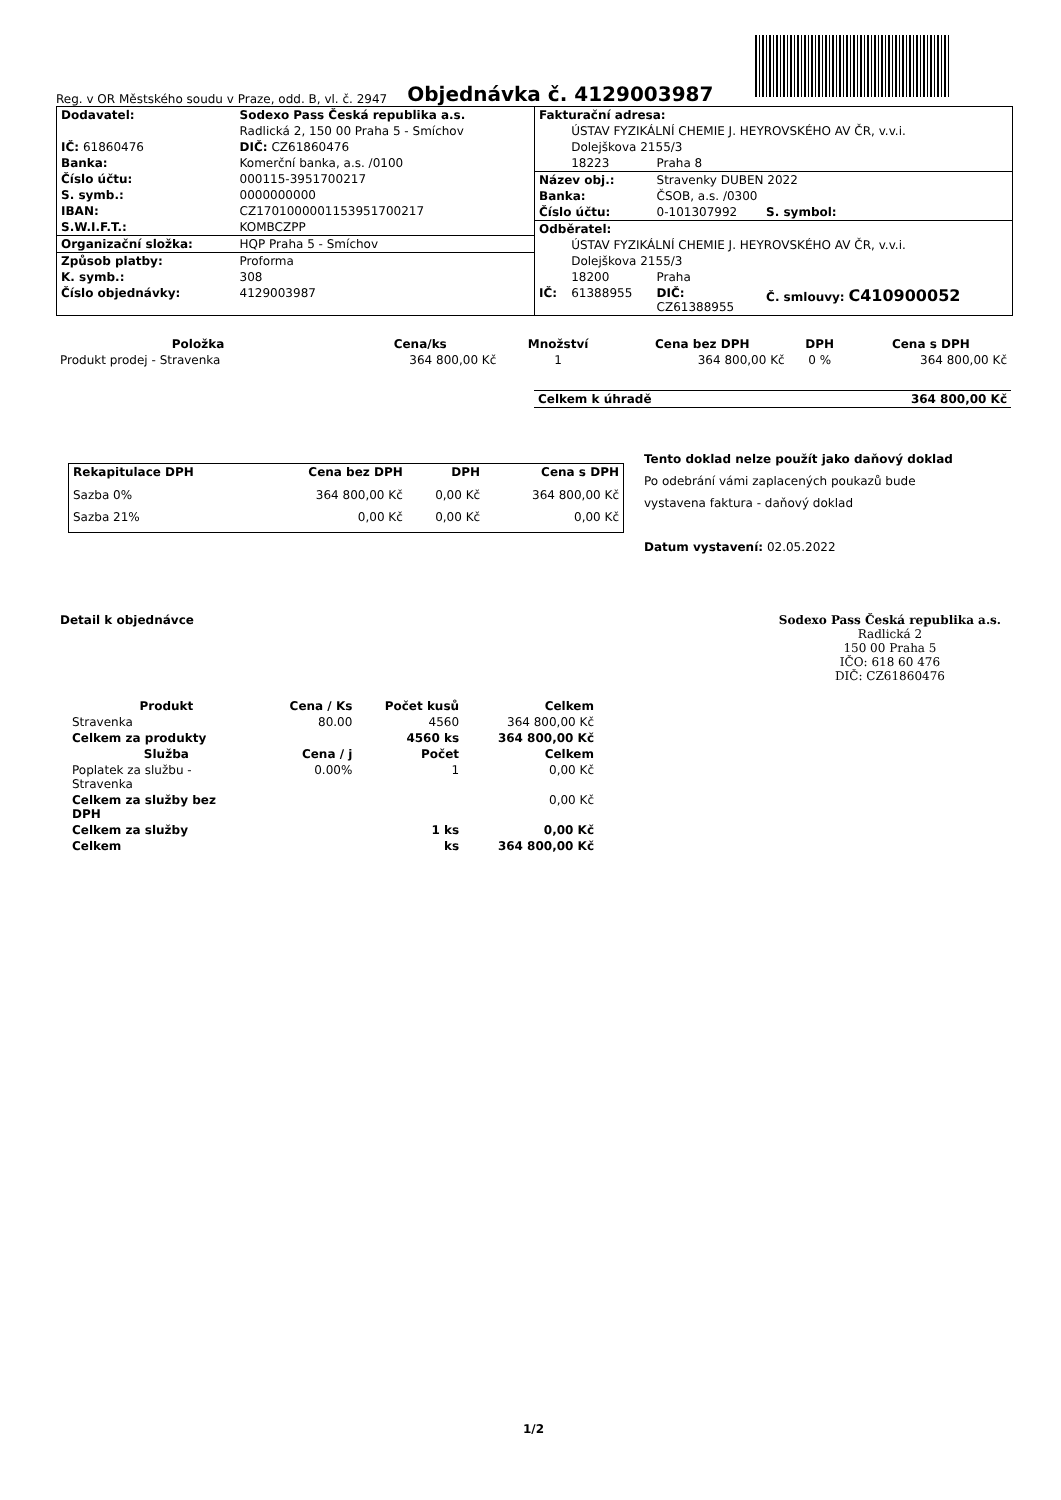Reg. v OR Městského soudu v Praze, odd. B, vl. č. 2947
Objednávka č. 4129003987
| Dodavatel: | Sodexo Pass Česká republika a.s. |
| | Radlická 2, 150 00 Praha 5 - Smíchov |
| IČ: 61860476 | DIČ: CZ61860476 |
| Banka: | Komerční banka, a.s. /0100 |
| Číslo účtu: | 000115-3951700217 |
| S. symb.: | 0000000000 |
| IBAN: | CZ1701000001153951700217 |
| S.W.I.F.T.: | KOMBCZPP |
| Organizační složka: | HQP Praha 5 - Smíchov |
| Způsob platby: | Proforma |
| K. symb.: | 308 |
| Číslo objednávky: | 4129003987 |
| Fakturační adresa: | | | |
| | ÚSTAV FYZIKÁLNÍ CHEMIE J. HEYROVSKÉHO AV ČR, v.v.i. | | |
| | Dolejškova 2155/3 | | |
| | 18223 | Praha 8 | |
| Název obj.: | | Stravenky DUBEN 2022 | |
| Banka: | | ČSOB, a.s. /0300 | |
| Číslo účtu: | | 0-101307992 | S. symbol: |
| Odběratel: | | | |
| | ÚSTAV FYZIKÁLNÍ CHEMIE J. HEYROVSKÉHO AV ČR, v.v.i. | | |
| | Dolejškova 2155/3 | | |
| | 18200 | Praha | |
| IČ: | 61388955 | DIČ: CZ61388955 | Č. smlouvy: C410900052 |
| Položka | Cena/ks | Množství | Cena bez DPH | DPH | Cena s DPH |
| --- | --- | --- | --- | --- | --- |
| Produkt prodej - Stravenka | 364 800,00 Kč | 1 | 364 800,00 Kč | 0 % | 364 800,00 Kč |
| Celkem k úhradě | 364 800,00 Kč |
| Rekapitulace DPH | Cena bez DPH | DPH | Cena s DPH |
| --- | --- | --- | --- |
| Sazba 0% | 364 800,00 Kč | 0,00 Kč | 364 800,00 Kč |
| Sazba 21% | 0,00 Kč | 0,00 Kč | 0,00 Kč |
Tento doklad nelze použít jako daňový doklad
Po odebrání vámi zaplacených poukazů bude
vystavena faktura - daňový doklad
Datum vystavení: 02.05.2022
Detail k objednávce Sodexo Pass Česká republika a.s.
Radlická 2
150 00 Praha 5
IČO: 618 60 476
DIČ: CZ61860476
| Produkt | Cena / Ks | Počet kusů | Celkem |
| --- | --- | --- | --- |
| Stravenka | 80.00 | 4560 | 364 800,00 Kč |
| Celkem za produkty | | 4560 ks | 364 800,00 Kč |
| Služba | Cena / j | Počet | Celkem |
| Poplatek za službu - Stravenka | 0.00% | 1 | 0,00 Kč |
| Celkem za služby bez DPH | | | 0,00 Kč |
| Celkem za služby | | 1 ks | 0,00 Kč |
| Celkem | | ks | 364 800,00 Kč |
1/2